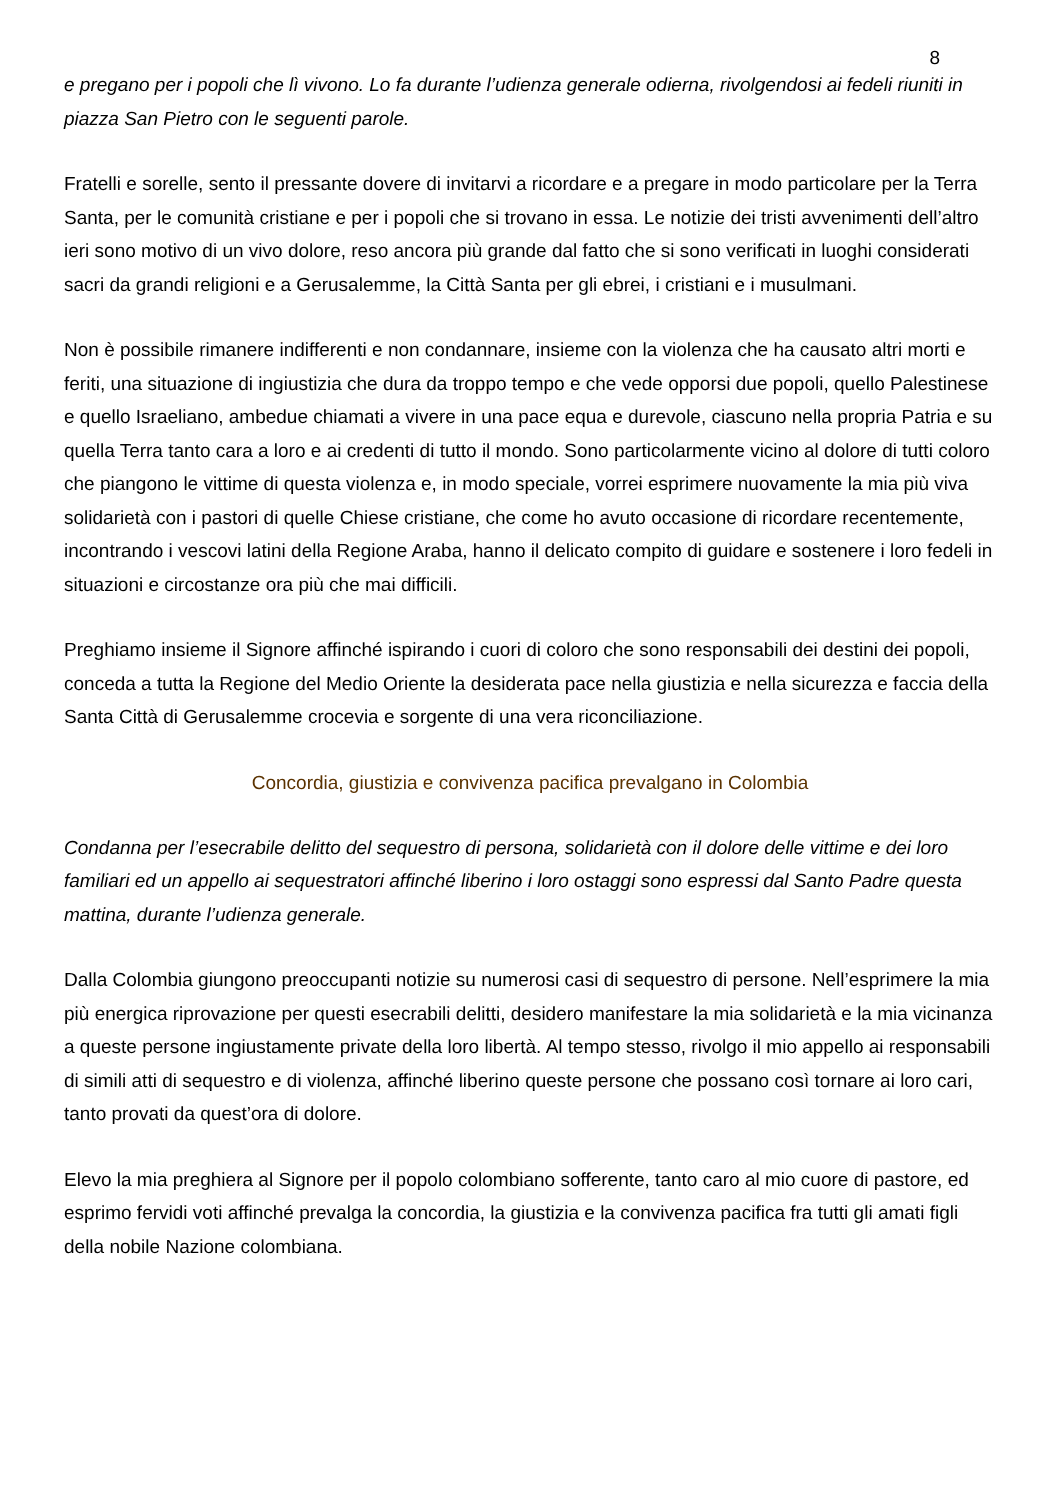8
e pregano per i popoli che lì vivono. Lo fa durante l’udienza generale odierna, rivolgendosi ai fedeli riuniti in piazza San Pietro con le seguenti parole.
Fratelli e sorelle, sento il pressante dovere di invitarvi a ricordare e a pregare in modo particolare per la Terra Santa, per le comunità cristiane e per i popoli che si trovano in essa. Le notizie dei tristi avvenimenti dell’altro ieri sono motivo di un vivo dolore, reso ancora più grande dal fatto che si sono verificati in luoghi considerati sacri da grandi religioni e a Gerusalemme, la Città Santa per gli ebrei, i cristiani e i musulmani.
Non è possibile rimanere indifferenti e non condannare, insieme con la violenza che ha causato altri morti e feriti, una situazione di ingiustizia che dura da troppo tempo e che vede opporsi due popoli, quello Palestinese e quello Israeliano, ambedue chiamati a vivere in una pace equa e durevole, ciascuno nella propria Patria e su quella Terra tanto cara a loro e ai credenti di tutto il mondo. Sono particolarmente vicino al dolore di tutti coloro che piangono le vittime di questa violenza e, in modo speciale, vorrei esprimere nuovamente la mia più viva solidarietà con i pastori di quelle Chiese cristiane, che come ho avuto occasione di ricordare recentemente, incontrando i vescovi latini della Regione Araba, hanno il delicato compito di guidare e sostenere i loro fedeli in situazioni e circostanze ora più che mai difficili.
Preghiamo insieme il Signore affinché ispirando i cuori di coloro che sono responsabili dei destini dei popoli, conceda a tutta la Regione del Medio Oriente la desiderata pace nella giustizia e nella sicurezza e faccia della Santa Città di Gerusalemme crocevia e sorgente di una vera riconciliazione.
Concordia, giustizia e convivenza pacifica prevalgano in Colombia
Condanna per l’esecrabile delitto del sequestro di persona, solidarietà con il dolore delle vittime e dei loro familiari ed un appello ai sequestratori affinché liberino i loro ostaggi sono espressi dal Santo Padre questa mattina, durante l’udienza generale.
Dalla Colombia giungono preoccupanti notizie su numerosi casi di sequestro di persone. Nell’esprimere la mia più energica riprovazione per questi esecrabili delitti, desidero manifestare la mia solidarietà e la mia vicinanza a queste persone ingiustamente private della loro libertà. Al tempo stesso, rivolgo il mio appello ai responsabili di simili atti di sequestro e di violenza, affinché liberino queste persone che possano così tornare ai loro cari, tanto provati da quest’ora di dolore.
Elevo la mia preghiera al Signore per il popolo colombiano sofferente, tanto caro al mio cuore di pastore, ed esprimo fervidi voti affinché prevalga la concordia, la giustizia e la convivenza pacifica fra tutti gli amati figli della nobile Nazione colombiana.